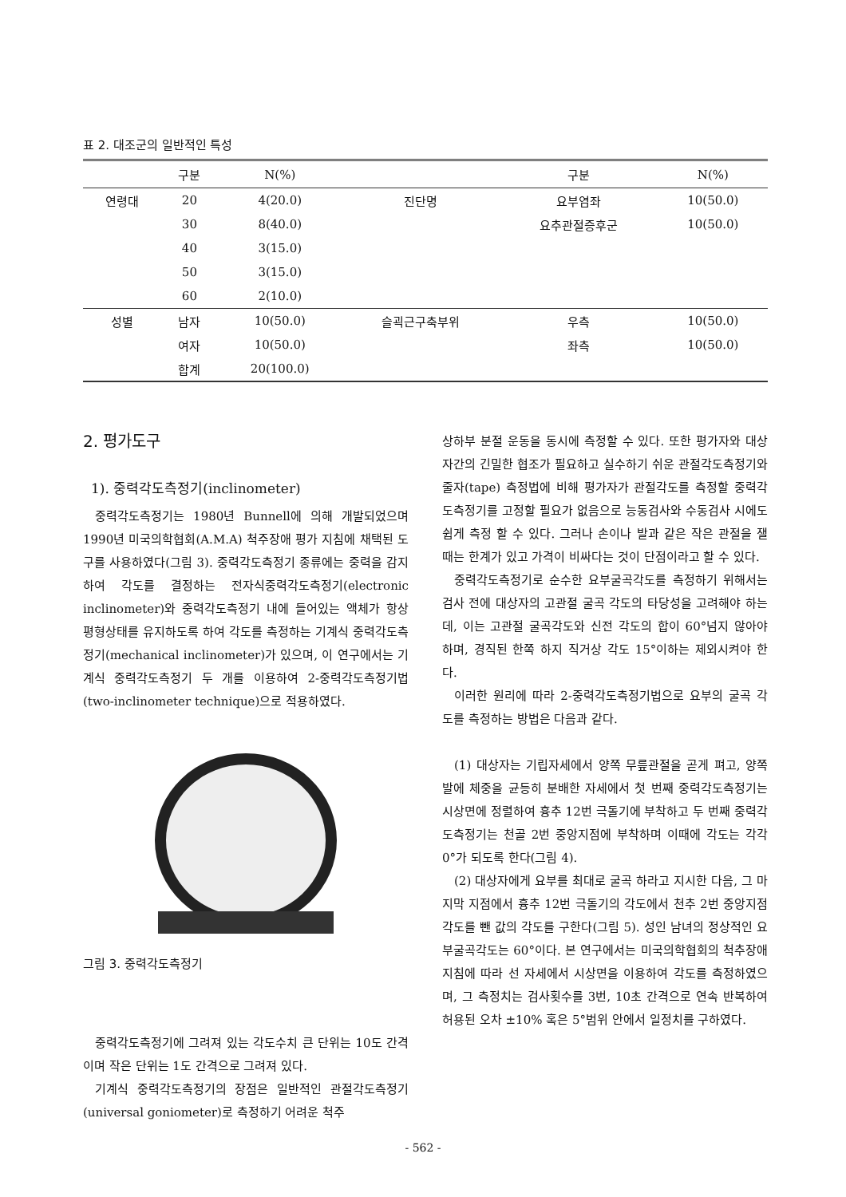표 2. 대조군의 일반적인 특성
| | 구분 | N(%) | | 구분 | N(%) |
| --- | --- | --- | --- | --- | --- |
| 연령대 | 20 | 4(20.0) | 진단명 | 요부염좌 | 10(50.0) |
| | 30 | 8(40.0) | | 요추관절증후군 | 10(50.0) |
| | 40 | 3(15.0) | | | |
| | 50 | 3(15.0) | | | |
| | 60 | 2(10.0) | | | |
| 성별 | 남자 | 10(50.0) | 슬괵근구축부위 | 우측 | 10(50.0) |
| | 여자 | 10(50.0) | | 좌측 | 10(50.0) |
| | 합계 | 20(100.0) | | | |
2. 평가도구
1). 중력각도측정기(inclinometer)
중력각도측정기는 1980년 Bunnell에 의해 개발되었으며 1990년 미국의학협회(A.M.A) 척주장애 평가 지침에 채택된 도구를 사용하였다(그림 3). 중력각도측정기 종류에는 중력을 감지하여 각도를 결정하는 전자식중력각도측정기(electronic inclinometer)와 중력각도측정기 내에 들어있는 액체가 항상 평형상태를 유지하도록 하여 각도를 측정하는 기계식 중력각도측정기(mechanical inclinometer)가 있으며, 이 연구에서는 기계식 중력각도측정기 두 개를 이용하여 2-중력각도측정기법(two-inclinometer technique)으로 적용하였다.
그림 3. 중력각도측정기
중력각도측정기에 그려져 있는 각도수치 큰 단위는 10도 간격이며 작은 단위는 1도 간격으로 그려져 있다.
기계식 중력각도측정기의 장점은 일반적인 관절각도측정기(universal goniometer)로 측정하기 어려운 척주
상하부 분절 운동을 동시에 측정할 수 있다. 또한 평가자와 대상자간의 긴밀한 협조가 필요하고 실수하기 쉬운 관절각도측정기와 줄자(tape) 측정법에 비해 평가자가 관절각도를 측정할 중력각도측정기를 고정할 필요가 없음으로 능동검사와 수동검사 시에도 쉽게 측정 할 수 있다. 그러나 손이나 발과 같은 작은 관절을 잴 때는 한계가 있고 가격이 비싸다는 것이 단점이라고 할 수 있다.
중력각도측정기로 순수한 요부굴곡각도를 측정하기 위해서는 검사 전에 대상자의 고관절 굴곡 각도의 타당성을 고려해야 하는데, 이는 고관절 굴곡각도와 신전 각도의 합이 60°넘지 않아야 하며, 경직된 한쪽 하지 직거상 각도 15°이하는 제외시켜야 한다.
이러한 원리에 따라 2-중력각도측정기법으로 요부의 굴곡 각도를 측정하는 방법은 다음과 같다.
(1) 대상자는 기립자세에서 양쪽 무릎관절을 곧게 펴고, 양쪽 발에 체중을 균등히 분배한 자세에서 첫 번째 중력각도측정기는 시상면에 정렬하여 흉추 12번 극돌기에 부착하고 두 번째 중력각도측정기는 천골 2번 중앙지점에 부착하며 이때에 각도는 각각 0°가 되도록 한다(그림 4).
(2) 대상자에게 요부를 최대로 굴곡 하라고 지시한 다음, 그 마지막 지점에서 흉추 12번 극돌기의 각도에서 천추 2번 중앙지점 각도를 뺀 값의 각도를 구한다(그림 5). 성인 남녀의 정상적인 요부굴곡각도는 60°이다. 본 연구에서는 미국의학협회의 척추장애지침에 따라 선 자세에서 시상면을 이용하여 각도를 측정하였으며, 그 측정치는 검사횟수를 3번, 10초 간격으로 연속 반복하여 허용된 오차 ±10% 혹은 5°범위 안에서 일정치를 구하였다.
- 562 -